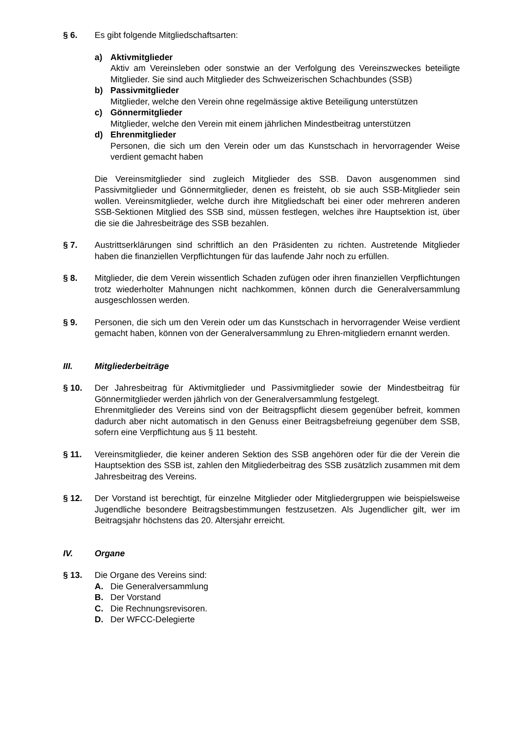§ 6. Es gibt folgende Mitgliedschaftsarten:
a) Aktivmitglieder
Aktiv am Vereinsleben oder sonstwie an der Verfolgung des Vereinszweckes beteiligte Mitglieder. Sie sind auch Mitglieder des Schweizerischen Schachbundes (SSB)
b) Passivmitglieder
Mitglieder, welche den Verein ohne regelmässige aktive Beteiligung unterstützen
c) Gönnermitglieder
Mitglieder, welche den Verein mit einem jährlichen Mindestbeitrag unterstützen
d) Ehrenmitglieder
Personen, die sich um den Verein oder um das Kunstschach in hervorragender Weise verdient gemacht haben
Die Vereinsmitglieder sind zugleich Mitglieder des SSB. Davon ausgenommen sind Passivmitglieder und Gönnermitglieder, denen es freisteht, ob sie auch SSB-Mitglieder sein wollen. Vereinsmitglieder, welche durch ihre Mitgliedschaft bei einer oder mehreren anderen SSB-Sektionen Mitglied des SSB sind, müssen festlegen, welches ihre Hauptsektion ist, über die sie die Jahresbeiträge des SSB bezahlen.
§ 7. Austrittserklärungen sind schriftlich an den Präsidenten zu richten. Austretende Mitglieder haben die finanziellen Verpflichtungen für das laufende Jahr noch zu erfüllen.
§ 8. Mitglieder, die dem Verein wissentlich Schaden zufügen oder ihren finanziellen Verpflichtungen trotz wiederholter Mahnungen nicht nachkommen, können durch die Generalversammlung ausgeschlossen werden.
§ 9. Personen, die sich um den Verein oder um das Kunstschach in hervorragender Weise verdient gemacht haben, können von der Generalversammlung zu Ehren-mitgliedern ernannt werden.
III. Mitgliederbeiträge
§ 10. Der Jahresbeitrag für Aktivmitglieder und Passivmitglieder sowie der Mindestbeitrag für Gönnermitglieder werden jährlich von der Generalversammlung festgelegt.
Ehrenmitglieder des Vereins sind von der Beitragspflicht diesem gegenüber befreit, kommen dadurch aber nicht automatisch in den Genuss einer Beitragsbefreiung gegenüber dem SSB, sofern eine Verpflichtung aus § 11 besteht.
§ 11. Vereinsmitglieder, die keiner anderen Sektion des SSB angehören oder für die der Verein die Hauptsektion des SSB ist, zahlen den Mitgliederbeitrag des SSB zusätzlich zusammen mit dem Jahresbeitrag des Vereins.
§ 12. Der Vorstand ist berechtigt, für einzelne Mitglieder oder Mitgliedergruppen wie beispielsweise Jugendliche besondere Beitragsbestimmungen festzusetzen. Als Jugendlicher gilt, wer im Beitragsjahr höchstens das 20. Altersjahr erreicht.
IV. Organe
§ 13. Die Organe des Vereins sind:
A. Die Generalversammlung
B. Der Vorstand
C. Die Rechnungsrevisoren.
D. Der WFCC-Delegierte